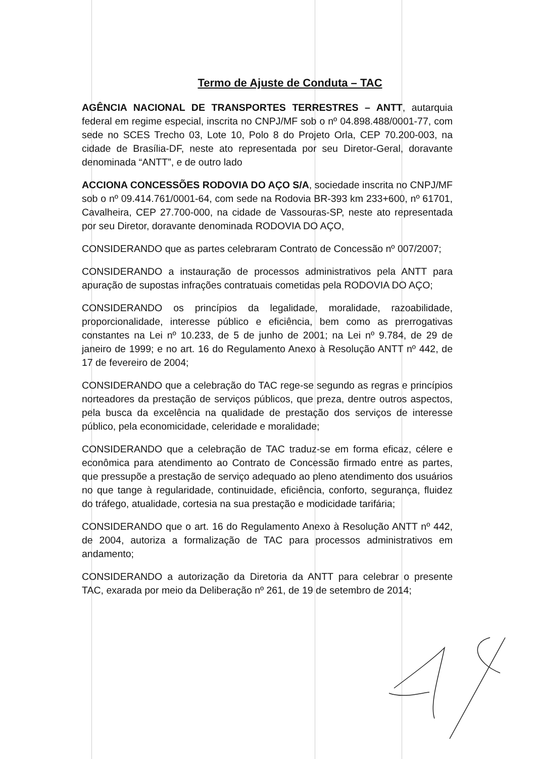Termo de Ajuste de Conduta – TAC
AGÊNCIA NACIONAL DE TRANSPORTES TERRESTRES – ANTT, autarquia federal em regime especial, inscrita no CNPJ/MF sob o nº 04.898.488/0001-77, com sede no SCES Trecho 03, Lote 10, Polo 8 do Projeto Orla, CEP 70.200-003, na cidade de Brasília-DF, neste ato representada por seu Diretor-Geral, doravante denominada “ANTT”, e de outro lado
ACCIONA CONCESSÕES RODOVIA DO AÇO S/A, sociedade inscrita no CNPJ/MF sob o nº 09.414.761/0001-64, com sede na Rodovia BR-393 km 233+600, nº 61701, Cavalheira, CEP 27.700-000, na cidade de Vassouras-SP, neste ato representada por seu Diretor, doravante denominada RODOVIA DO AÇO,
CONSIDERANDO que as partes celebraram Contrato de Concessão nº 007/2007;
CONSIDERANDO a instauração de processos administrativos pela ANTT para apuração de supostas infrações contratuais cometidas pela RODOVIA DO AÇO;
CONSIDERANDO os princípios da legalidade, moralidade, razoabilidade, proporcionalidade, interesse público e eficiência, bem como as prerrogativas constantes na Lei nº 10.233, de 5 de junho de 2001; na Lei nº 9.784, de 29 de janeiro de 1999; e no art. 16 do Regulamento Anexo à Resolução ANTT nº 442, de 17 de fevereiro de 2004;
CONSIDERANDO que a celebração do TAC rege-se segundo as regras e princípios norteadores da prestação de serviços públicos, que preza, dentre outros aspectos, pela busca da excelência na qualidade de prestação dos serviços de interesse público, pela economicidade, celeridade e moralidade;
CONSIDERANDO que a celebração de TAC traduz-se em forma eficaz, célere e econômica para atendimento ao Contrato de Concessão firmado entre as partes, que pressupõe a prestação de serviço adequado ao pleno atendimento dos usuários no que tange à regularidade, continuidade, eficiência, conforto, segurança, fluidez do tráfego, atualidade, cortesia na sua prestação e modicidade tarifária;
CONSIDERANDO que o art. 16 do Regulamento Anexo à Resolução ANTT nº 442, de 2004, autoriza a formalização de TAC para processos administrativos em andamento;
CONSIDERANDO a autorização da Diretoria da ANTT para celebrar o presente TAC, exarada por meio da Deliberação nº 261, de 19 de setembro de 2014;